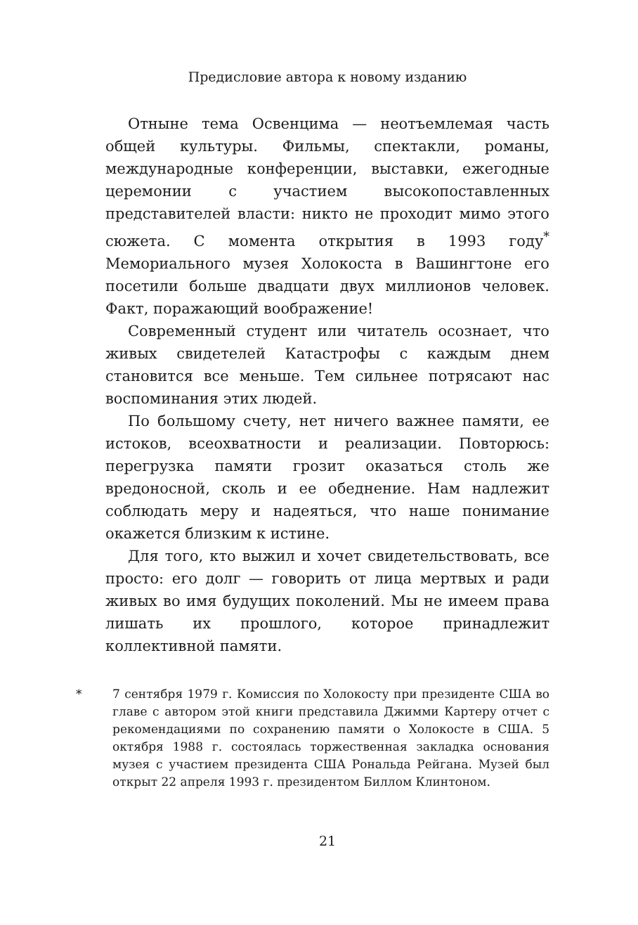Предисловие автора к новому изданию
Отныне тема Освенцима — неотъемлемая часть общей культуры. Фильмы, спектакли, романы, международные конференции, выставки, ежегодные церемонии с участием высокопоставленных представителей власти: никто не проходит мимо этого сюжета. С момента открытия в 1993 году<sup>*</sup> Мемориального музея Холокоста в Вашингтоне его посетили больше двадцати двух миллионов человек. Факт, поражающий воображение!
Современный студент или читатель осознает, что живых свидетелей Катастрофы с каждым днем становится все меньше. Тем сильнее потрясают нас воспоминания этих людей.
По большому счету, нет ничего важнее памяти, ее истоков, всеохватности и реализации. Повторюсь: перегрузка памяти грозит оказаться столь же вредоносной, сколь и ее обеднение. Нам надлежит соблюдать меру и надеяться, что наше понимание окажется близким к истине.
Для того, кто выжил и хочет свидетельствовать, все просто: его долг — говорить от лица мертвых и ради живых во имя будущих поколений. Мы не имеем права лишать их прошлого, которое принадлежит коллективной памяти.
* 7 сентября 1979 г. Комиссия по Холокосту при президенте США во главе с автором этой книги представила Джимми Картеру отчет с рекомендациями по сохранению памяти о Холокосте в США. 5 октября 1988 г. состоялась торжественная закладка основания музея с участием президента США Рональда Рейгана. Музей был открыт 22 апреля 1993 г. президентом Биллом Клинтоном.
21